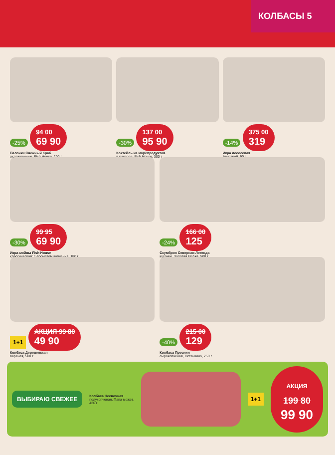КОЛБАСЫ 5
-25% 94 00 69 90
Палочки Снежный Краб
охлажденные, Fish House, 200 г
-30% 137 00 95 90
Коктейль из морепродуктов
в рассоле, Fish House, 300 г
-14% 375 00 319
Икра лососевая
Авистрой, 90 г
-30% 99 95 69 90
Икра мойвы Fish House
классическая; с ароматом копчения, 180 г
-24% 166 00 125
Скумбрия Северная Легенда
кусочки, Золотая Fishka, 500 г
1+1 АКЦИЯ 99 80 49 90
Колбаса Деревенская
вареная, 500 г
-40% 215 00 129
Колбаса Преснин
сырокопченая, Останкино, 250 г
ВЫБИРАЮ СВЕЖЕЕ
Колбаса Чесночная
полукопченая, Папа может, 420 г
1+1
АКЦИЯ
199 80
99 90